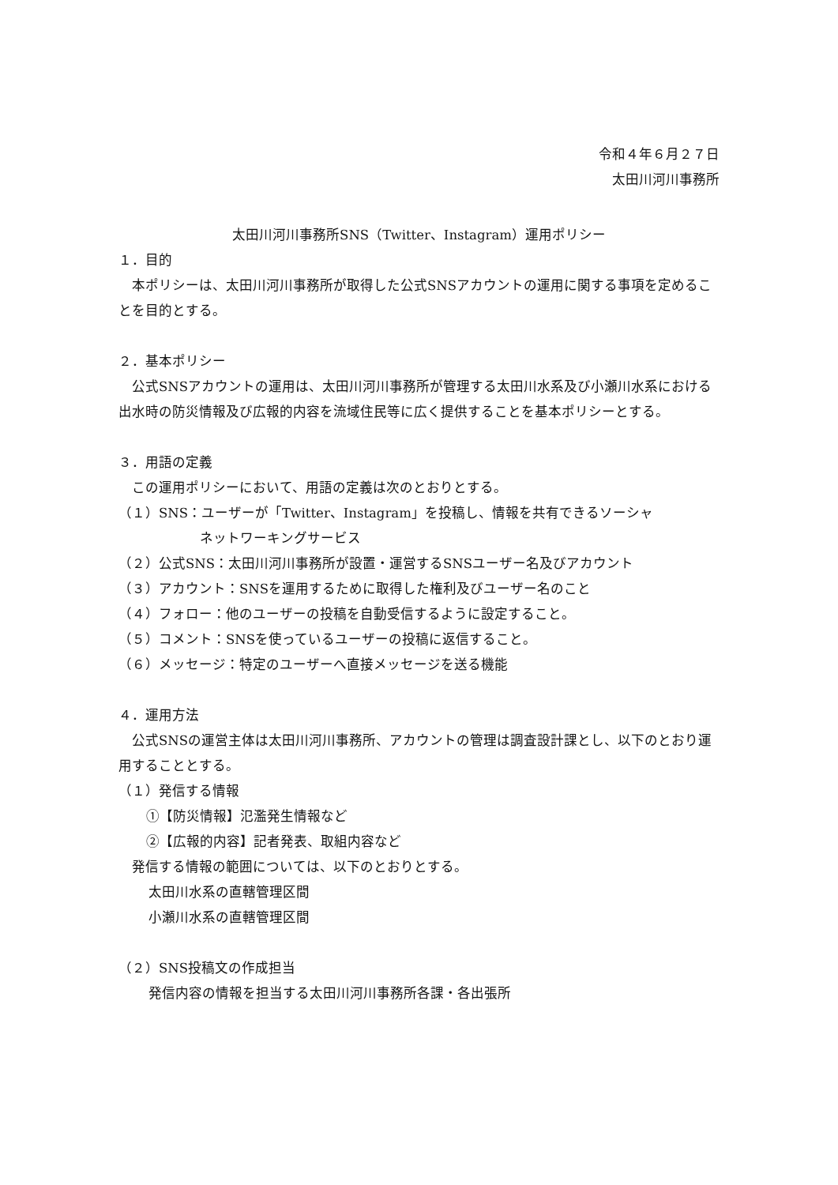令和４年６月２７日
太田川河川事務所
太田川河川事務所SNS（Twitter、Instagram）運用ポリシー
１．目的
　本ポリシーは、太田川河川事務所が取得した公式SNSアカウントの運用に関する事項を定めることを目的とする。
２．基本ポリシー
　公式SNSアカウントの運用は、太田川河川事務所が管理する太田川水系及び小瀬川水系における出水時の防災情報及び広報的内容を流域住民等に広く提供することを基本ポリシーとする。
３．用語の定義
　この運用ポリシーにおいて、用語の定義は次のとおりとする。
（１）SNS：ユーザーが「Twitter、Instagram」を投稿し、情報を共有できるソーシャ
ネットワーキングサービス
（２）公式SNS：太田川河川事務所が設置・運営するSNSユーザー名及びアカウント
（３）アカウント：SNSを運用するために取得した権利及びユーザー名のこと
（４）フォロー：他のユーザーの投稿を自動受信するように設定すること。
（５）コメント：SNSを使っているユーザーの投稿に返信すること。
（６）メッセージ：特定のユーザーへ直接メッセージを送る機能
４．運用方法
　公式SNSの運営主体は太田川河川事務所、アカウントの管理は調査設計課とし、以下のとおり運用することとする。
（１）発信する情報
　①【防災情報】氾濫発生情報など
　②【広報的内容】記者発表、取組内容など
　発信する情報の範囲については、以下のとおりとする。
太田川水系の直轄管理区間
小瀬川水系の直轄管理区間
（２）SNS投稿文の作成担当
発信内容の情報を担当する太田川河川事務所各課・各出張所